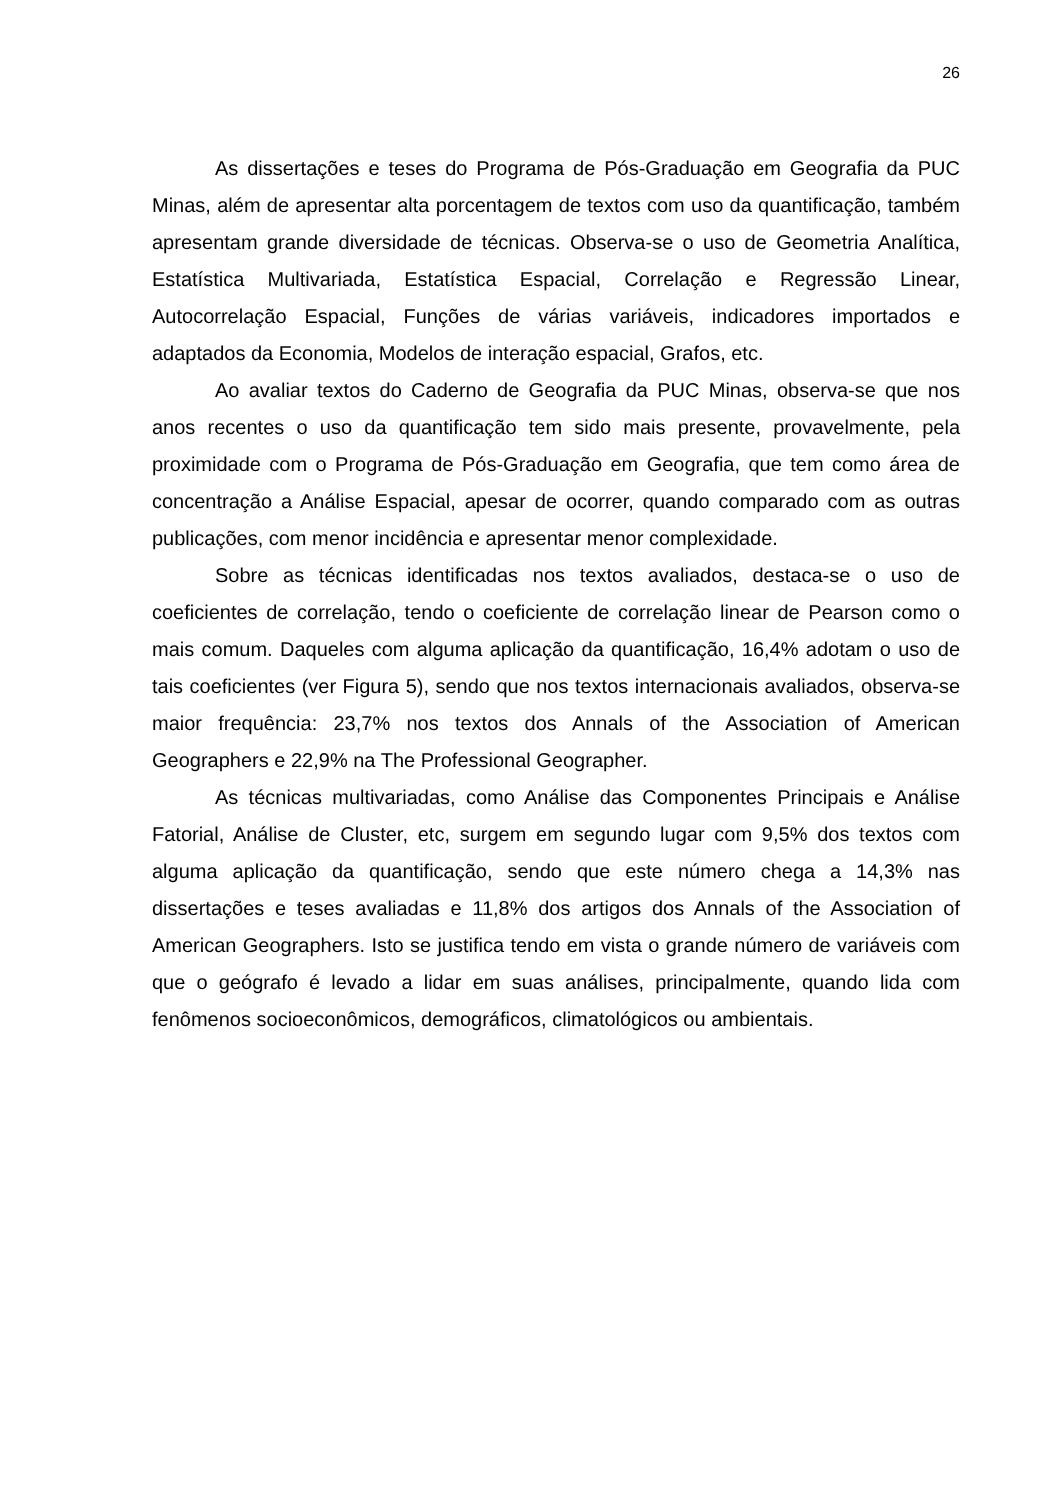26
As dissertações e teses do Programa de Pós-Graduação em Geografia da PUC Minas, além de apresentar alta porcentagem de textos com uso da quantificação, também apresentam grande diversidade de técnicas. Observa-se o uso de Geometria Analítica, Estatística Multivariada, Estatística Espacial, Correlação e Regressão Linear, Autocorrelação Espacial, Funções de várias variáveis, indicadores importados e adaptados da Economia, Modelos de interação espacial, Grafos, etc.
Ao avaliar textos do Caderno de Geografia da PUC Minas, observa-se que nos anos recentes o uso da quantificação tem sido mais presente, provavelmente, pela proximidade com o Programa de Pós-Graduação em Geografia, que tem como área de concentração a Análise Espacial, apesar de ocorrer, quando comparado com as outras publicações, com menor incidência e apresentar menor complexidade.
Sobre as técnicas identificadas nos textos avaliados, destaca-se o uso de coeficientes de correlação, tendo o coeficiente de correlação linear de Pearson como o mais comum. Daqueles com alguma aplicação da quantificação, 16,4% adotam o uso de tais coeficientes (ver Figura 5), sendo que nos textos internacionais avaliados, observa-se maior frequência: 23,7% nos textos dos Annals of the Association of American Geographers e 22,9% na The Professional Geographer.
As técnicas multivariadas, como Análise das Componentes Principais e Análise Fatorial, Análise de Cluster, etc, surgem em segundo lugar com 9,5% dos textos com alguma aplicação da quantificação, sendo que este número chega a 14,3% nas dissertações e teses avaliadas e 11,8% dos artigos dos Annals of the Association of American Geographers. Isto se justifica tendo em vista o grande número de variáveis com que o geógrafo é levado a lidar em suas análises, principalmente, quando lida com fenômenos socioeconômicos, demográficos, climatológicos ou ambientais.